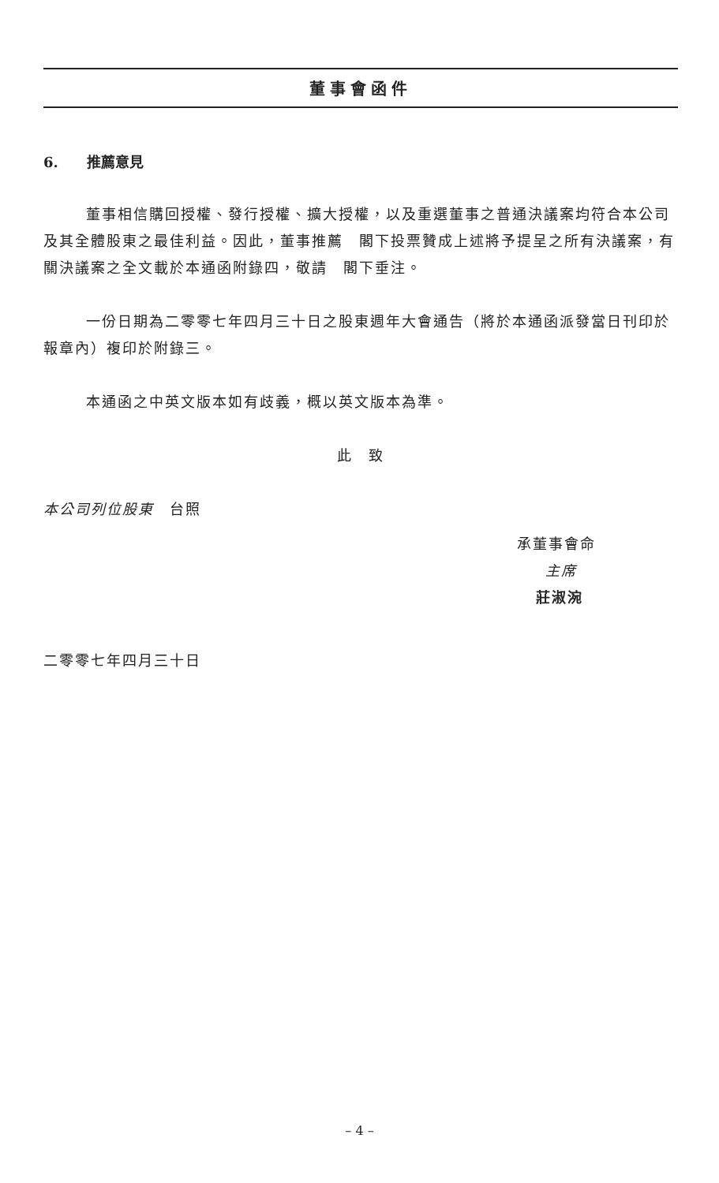董事會函件
6. 推薦意見
董事相信購回授權、發行授權、擴大授權，以及重選董事之普通決議案均符合本公司及其全體股東之最佳利益。因此，董事推薦　閣下投票贊成上述將予提呈之所有決議案，有關決議案之全文載於本通函附錄四，敬請　閣下垂注。
一份日期為二零零七年四月三十日之股東週年大會通告（將於本通函派發當日刊印於報章內）複印於附錄三。
本通函之中英文版本如有歧義，概以英文版本為準。
此　致
本公司列位股東　台照
承董事會命
主席
莊淑涴
二零零七年四月三十日
– 4 –